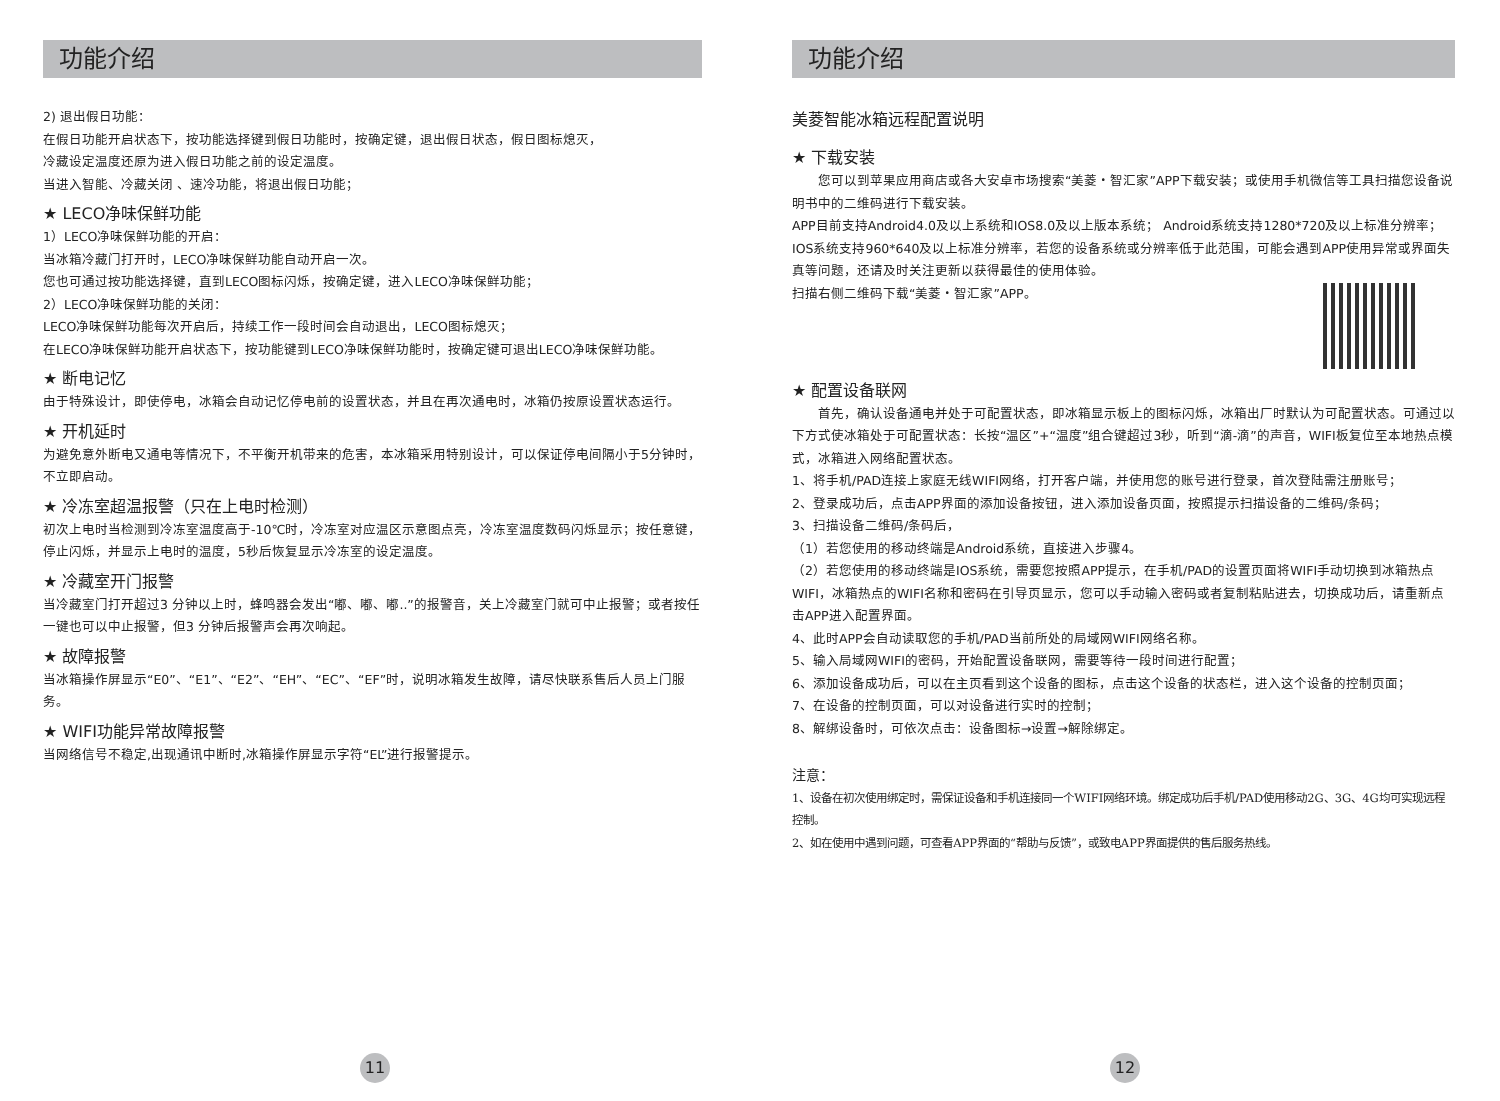功能介绍
2) 退出假日功能：
在假日功能开启状态下，按功能选择键到假日功能时，按确定键，退出假日状态，假日图标熄灭，
冷藏设定温度还原为进入假日功能之前的设定温度。
当进入智能、冷藏关闭 、速冷功能，将退出假日功能；
★ LECO净味保鲜功能
1）LECO净味保鲜功能的开启：
当冰箱冷藏门打开时，LECO净味保鲜功能自动开启一次。
您也可通过按功能选择键，直到LECO图标闪烁，按确定键，进入LECO净味保鲜功能；
2）LECO净味保鲜功能的关闭：
LECO净味保鲜功能每次开启后，持续工作一段时间会自动退出，LECO图标熄灭；
在LECO净味保鲜功能开启状态下，按功能键到LECO净味保鲜功能时，按确定键可退出LECO净味保鲜功能。
★ 断电记忆
由于特殊设计，即使停电，冰箱会自动记忆停电前的设置状态，并且在再次通电时，冰箱仍按原设置状态运行。
★ 开机延时
为避免意外断电又通电等情况下，不平衡开机带来的危害，本冰箱采用特别设计，可以保证停电间隔小于5分钟时，不立即启动。
★ 冷冻室超温报警（只在上电时检测）
初次上电时当检测到冷冻室温度高于-10℃时，冷冻室对应温区示意图点亮，冷冻室温度数码闪烁显示；按任意键，停止闪烁，并显示上电时的温度，5秒后恢复显示冷冻室的设定温度。
★ 冷藏室开门报警
当冷藏室门打开超过3 分钟以上时，蜂鸣器会发出“嘟、嘟、嘟..”的报警音，关上冷藏室门就可中止报警；或者按任一键也可以中止报警，但3 分钟后报警声会再次响起。
★ 故障报警
当冰箱操作屏显示“E0”、“E1”、“E2”、“EH”、“EC”、“EF”时，说明冰箱发生故障，请尽快联系售后人员上门服务。
★ WIFI功能异常故障报警
当网络信号不稳定,出现通讯中断时,冰箱操作屏显示字符“EL”进行报警提示。
11
功能介绍
美菱智能冰箱远程配置说明
★ 下载安装
　　您可以到苹果应用商店或各大安卓市场搜索“美菱・智汇家”APP下载安装；或使用手机微信等工具扫描您设备说明书中的二维码进行下载安装。
APP目前支持Android4.0及以上系统和IOS8.0及以上版本系统； Android系统支持1280*720及以上标准分辨率；IOS系统支持960*640及以上标准分辨率，若您的设备系统或分辨率低于此范围，可能会遇到APP使用异常或界面失真等问题，还请及时关注更新以获得最佳的使用体验。
扫描右侧二维码下载“美菱・智汇家”APP。
★ 配置设备联网
　　首先，确认设备通电并处于可配置状态，即冰箱显示板上的图标闪烁，冰箱出厂时默认为可配置状态。可通过以下方式使冰箱处于可配置状态：长按“温区”+“温度”组合键超过3秒，听到“滴-滴”的声音，WIFI板复位至本地热点模式，冰箱进入网络配置状态。
1、将手机/PAD连接上家庭无线WIFI网络，打开客户端，并使用您的账号进行登录，首次登陆需注册账号；
2、登录成功后，点击APP界面的添加设备按钮，进入添加设备页面，按照提示扫描设备的二维码/条码；
3、扫描设备二维码/条码后，
（1）若您使用的移动终端是Android系统，直接进入步骤4。
（2）若您使用的移动终端是IOS系统，需要您按照APP提示，在手机/PAD的设置页面将WIFI手动切换到冰箱热点WIFI，冰箱热点的WIFI名称和密码在引导页显示，您可以手动输入密码或者复制粘贴进去，切换成功后，请重新点击APP进入配置界面。
4、此时APP会自动读取您的手机/PAD当前所处的局域网WIFI网络名称。
5、输入局域网WIFI的密码，开始配置设备联网，需要等待一段时间进行配置；
6、添加设备成功后，可以在主页看到这个设备的图标，点击这个设备的状态栏，进入这个设备的控制页面；
7、在设备的控制页面，可以对设备进行实时的控制；
8、解绑设备时，可依次点击：设备图标→设置→解除绑定。
注意：
1、设备在初次使用绑定时，需保证设备和手机连接同一个WIFI网络环境。绑定成功后手机/PAD使用移动2G、3G、4G均可实现远程控制。
2、如在使用中遇到问题，可查看APP界面的“帮助与反馈”，或致电APP界面提供的售后服务热线。
12